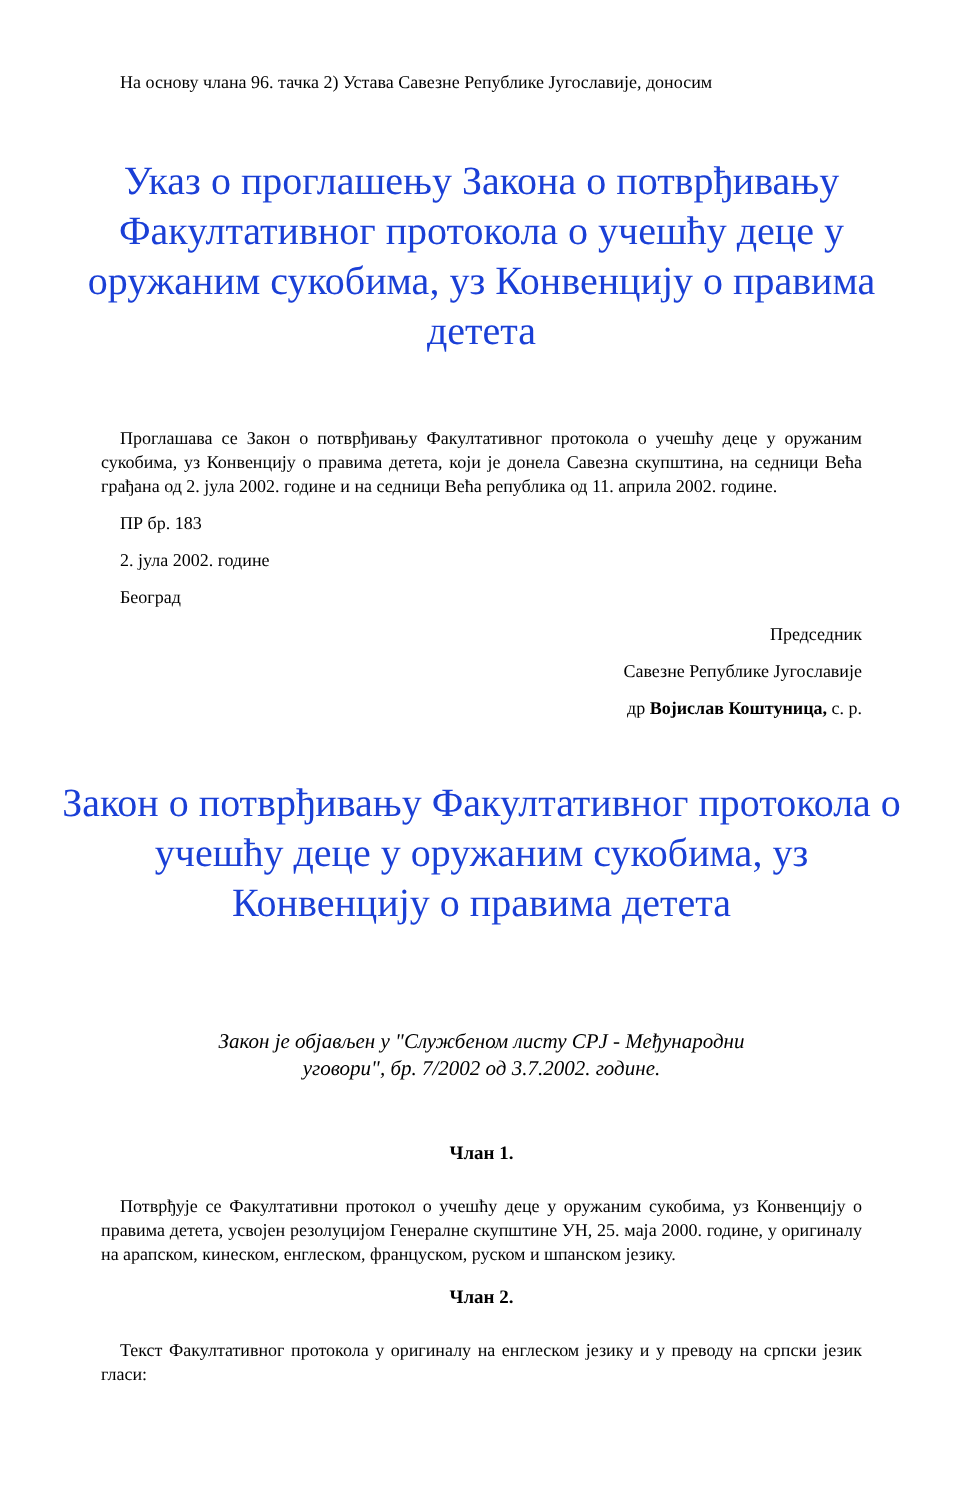На основу члана 96. тачка 2) Устава Савезне Републике Југославије, доносим
Указ о проглашењу Закона о потврђивању Факултативног протокола о учешћу деце у оружаним сукобима, уз Конвенцију о правима детета
Проглашава се Закон о потврђивању Факултативног протокола о учешћу деце у оружаним сукобима, уз Конвенцију о правима детета, који је донела Савезна скупштина, на седници Већа грађана од 2. јула 2002. године и на седници Већа република од 11. априла 2002. године.
ПР бр. 183
2. јула 2002. године
Београд
Председник
Савезне Републике Југославије
др Војислав Коштуница, с. р.
Закон о потврђивању Факултативног протокола о учешћу деце у оружаним сукобима, уз Конвенцију о правима детета
Закон је објављен у "Службеном листу СРЈ - Међународни уговори", бр. 7/2002 од 3.7.2002. године.
Члан 1.
Потврђује се Факултативни протокол о учешћу деце у оружаним сукобима, уз Конвенцију о правима детета, усвојен резолуцијом Генералне скупштине УН, 25. маја 2000. године, у оригиналу на арапском, кинеском, енглеском, француском, руском и шпанском језику.
Члан 2.
Текст Факултативног протокола у оригиналу на енглеском језику и у преводу на српски језик гласи: